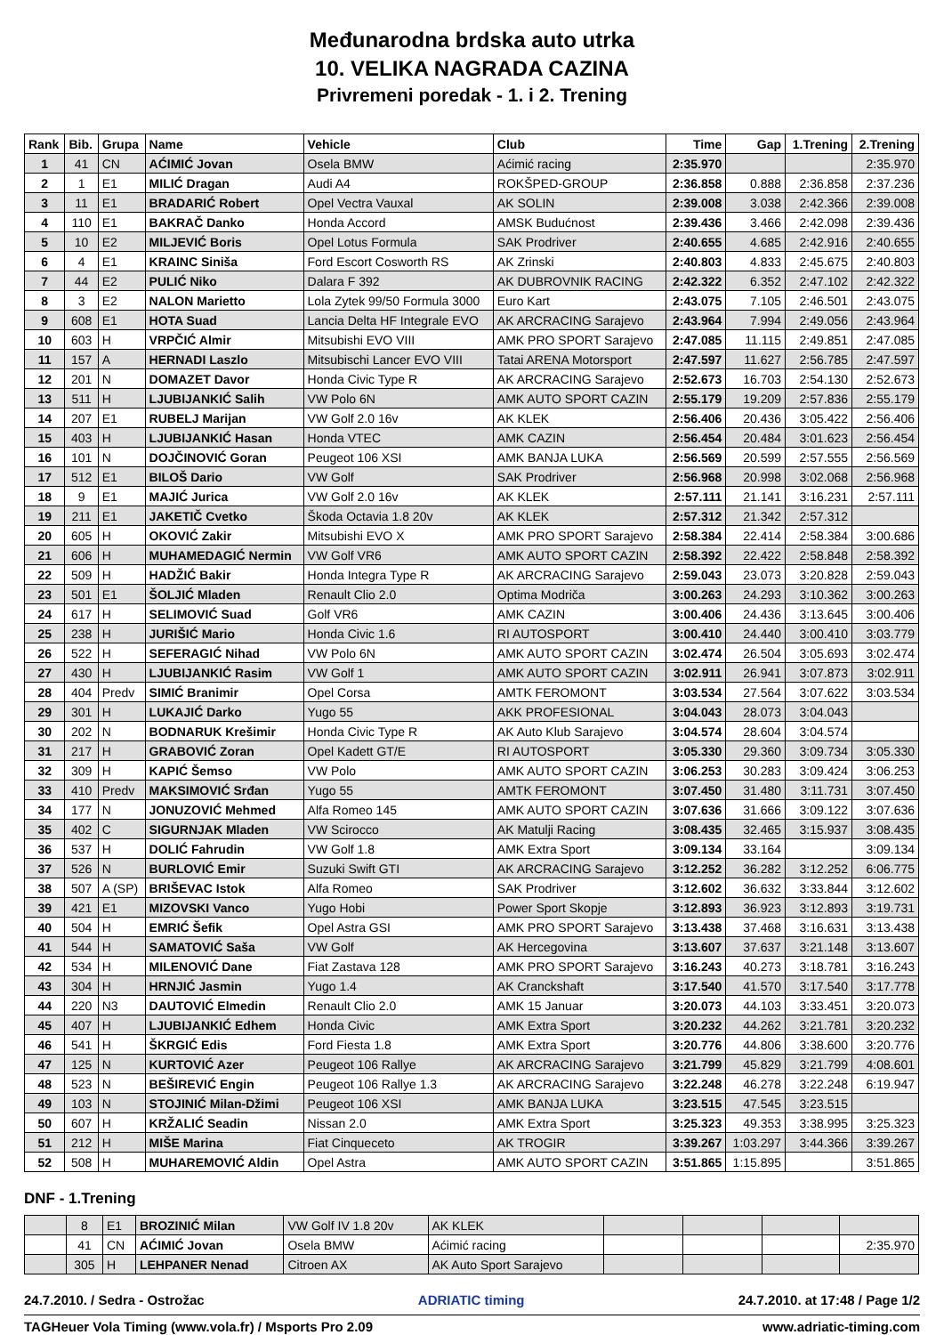Međunarodna brdska auto utrka
10. VELIKA NAGRADA CAZINA
Privremeni poredak - 1. i 2. Trening
| Rank | Bib. | Grupa | Name | Vehicle | Club | Time | Gap | 1.Trening | 2.Trening |
| --- | --- | --- | --- | --- | --- | --- | --- | --- | --- |
| 1 | 41 | CN | AĆIMIĆ Jovan | Osela BMW | Aćimić racing | 2:35.970 | | | 2:35.970 |
| 2 | 1 | E1 | MILIĆ Dragan | Audi A4 | ROKŠPED-GROUP | 2:36.858 | 0.888 | 2:36.858 | 2:37.236 |
| 3 | 11 | E1 | BRADARIĆ Robert | Opel Vectra Vauxal | AK SOLIN | 2:39.008 | 3.038 | 2:42.366 | 2:39.008 |
| 4 | 110 | E1 | BAKRAČ Danko | Honda Accord | AMSK Budućnost | 2:39.436 | 3.466 | 2:42.098 | 2:39.436 |
| 5 | 10 | E2 | MILJEVIĆ Boris | Opel Lotus Formula | SAK Prodriver | 2:40.655 | 4.685 | 2:42.916 | 2:40.655 |
| 6 | 4 | E1 | KRAINC Siniša | Ford Escort Cosworth RS | AK Zrinski | 2:40.803 | 4.833 | 2:45.675 | 2:40.803 |
| 7 | 44 | E2 | PULIĆ Niko | Dalara F 392 | AK DUBROVNIK RACING | 2:42.322 | 6.352 | 2:47.102 | 2:42.322 |
| 8 | 3 | E2 | NALON Marietto | Lola Zytek 99/50 Formula 3000 | Euro Kart | 2:43.075 | 7.105 | 2:46.501 | 2:43.075 |
| 9 | 608 | E1 | HOTA Suad | Lancia Delta HF Integrale EVO | AK ARCRACING Sarajevo | 2:43.964 | 7.994 | 2:49.056 | 2:43.964 |
| 10 | 603 | H | VRPČIĆ Almir | Mitsubishi EVO VIII | AMK PRO SPORT Sarajevo | 2:47.085 | 11.115 | 2:49.851 | 2:47.085 |
| 11 | 157 | A | HERNADI Laszlo | Mitsubischi Lancer EVO VIII | Tatai ARENA Motorsport | 2:47.597 | 11.627 | 2:56.785 | 2:47.597 |
| 12 | 201 | N | DOMAZET Davor | Honda Civic Type R | AK ARCRACING Sarajevo | 2:52.673 | 16.703 | 2:54.130 | 2:52.673 |
| 13 | 511 | H | LJUBIJANKIĆ Salih | VW Polo 6N | AMK AUTO SPORT CAZIN | 2:55.179 | 19.209 | 2:57.836 | 2:55.179 |
| 14 | 207 | E1 | RUBELJ Marijan | VW Golf 2.0 16v | AK KLEK | 2:56.406 | 20.436 | 3:05.422 | 2:56.406 |
| 15 | 403 | H | LJUBIJANKIĆ Hasan | Honda VTEC | AMK CAZIN | 2:56.454 | 20.484 | 3:01.623 | 2:56.454 |
| 16 | 101 | N | DOJČINOVIĆ Goran | Peugeot 106 XSI | AMK BANJA LUKA | 2:56.569 | 20.599 | 2:57.555 | 2:56.569 |
| 17 | 512 | E1 | BILOŠ Dario | VW Golf | SAK Prodriver | 2:56.968 | 20.998 | 3:02.068 | 2:56.968 |
| 18 | 9 | E1 | MAJIĆ Jurica | VW Golf 2.0 16v | AK KLEK | 2:57.111 | 21.141 | 3:16.231 | 2:57.111 |
| 19 | 211 | E1 | JAKETIČ Cvetko | Škoda Octavia 1.8 20v | AK KLEK | 2:57.312 | 21.342 | 2:57.312 | |
| 20 | 605 | H | OKOVIĆ Zakir | Mitsubishi EVO X | AMK PRO SPORT Sarajevo | 2:58.384 | 22.414 | 2:58.384 | 3:00.686 |
| 21 | 606 | H | MUHAMEDAGIĆ Nermin | VW Golf VR6 | AMK AUTO SPORT CAZIN | 2:58.392 | 22.422 | 2:58.848 | 2:58.392 |
| 22 | 509 | H | HADŽIĆ Bakir | Honda Integra Type R | AK ARCRACING Sarajevo | 2:59.043 | 23.073 | 3:20.828 | 2:59.043 |
| 23 | 501 | E1 | ŠOLJIĆ Mladen | Renault Clio 2.0 | Optima Modriča | 3:00.263 | 24.293 | 3:10.362 | 3:00.263 |
| 24 | 617 | H | SELIMOVIĆ Suad | Golf VR6 | AMK CAZIN | 3:00.406 | 24.436 | 3:13.645 | 3:00.406 |
| 25 | 238 | H | JURIŠIĆ Mario | Honda Civic 1.6 | RI AUTOSPORT | 3:00.410 | 24.440 | 3:00.410 | 3:03.779 |
| 26 | 522 | H | SEFERAGIĆ Nihad | VW Polo 6N | AMK AUTO SPORT CAZIN | 3:02.474 | 26.504 | 3:05.693 | 3:02.474 |
| 27 | 430 | H | LJUBIJANKIĆ Rasim | VW Golf 1 | AMK AUTO SPORT CAZIN | 3:02.911 | 26.941 | 3:07.873 | 3:02.911 |
| 28 | 404 | Predv | SIMIĆ Branimir | Opel Corsa | AMTK FEROMONT | 3:03.534 | 27.564 | 3:07.622 | 3:03.534 |
| 29 | 301 | H | LUKAJIĆ Darko | Yugo 55 | AKK PROFESIONAL | 3:04.043 | 28.073 | 3:04.043 | |
| 30 | 202 | N | BODNARUK Krešimir | Honda Civic Type R | AK Auto Klub Sarajevo | 3:04.574 | 28.604 | 3:04.574 | |
| 31 | 217 | H | GRABOVIĆ Zoran | Opel Kadett GT/E | RI AUTOSPORT | 3:05.330 | 29.360 | 3:09.734 | 3:05.330 |
| 32 | 309 | H | KAPIĆ Šemso | VW Polo | AMK AUTO SPORT CAZIN | 3:06.253 | 30.283 | 3:09.424 | 3:06.253 |
| 33 | 410 | Predv | MAKSIMOVIĆ Srđan | Yugo 55 | AMTK FEROMONT | 3:07.450 | 31.480 | 3:11.731 | 3:07.450 |
| 34 | 177 | N | JONUZOVIĆ Mehmed | Alfa Romeo 145 | AMK AUTO SPORT CAZIN | 3:07.636 | 31.666 | 3:09.122 | 3:07.636 |
| 35 | 402 | C | SIGURNJAK Mladen | VW Scirocco | AK Matulji Racing | 3:08.435 | 32.465 | 3:15.937 | 3:08.435 |
| 36 | 537 | H | DOLIĆ Fahrudin | VW Golf 1.8 | AMK Extra Sport | 3:09.134 | 33.164 | | 3:09.134 |
| 37 | 526 | N | BURLOVIĆ Emir | Suzuki Swift GTI | AK ARCRACING Sarajevo | 3:12.252 | 36.282 | 3:12.252 | 6:06.775 |
| 38 | 507 | A (SP) | BRIŠEVAC Istok | Alfa Romeo | SAK Prodriver | 3:12.602 | 36.632 | 3:33.844 | 3:12.602 |
| 39 | 421 | E1 | MIZOVSKI Vanco | Yugo Hobi | Power Sport Skopje | 3:12.893 | 36.923 | 3:12.893 | 3:19.731 |
| 40 | 504 | H | EMRIĆ Šefik | Opel Astra GSI | AMK PRO SPORT Sarajevo | 3:13.438 | 37.468 | 3:16.631 | 3:13.438 |
| 41 | 544 | H | SAMATOVIĆ Saša | VW Golf | AK Hercegovina | 3:13.607 | 37.637 | 3:21.148 | 3:13.607 |
| 42 | 534 | H | MILENOVIĆ Dane | Fiat Zastava 128 | AMK PRO SPORT Sarajevo | 3:16.243 | 40.273 | 3:18.781 | 3:16.243 |
| 43 | 304 | H | HRNJIĆ Jasmin | Yugo 1.4 | AK Cranckshaft | 3:17.540 | 41.570 | 3:17.540 | 3:17.778 |
| 44 | 220 | N3 | DAUTOVIĆ Elmedin | Renault Clio 2.0 | AMK 15 Januar | 3:20.073 | 44.103 | 3:33.451 | 3:20.073 |
| 45 | 407 | H | LJUBIJANKIĆ Edhem | Honda Civic | AMK Extra Sport | 3:20.232 | 44.262 | 3:21.781 | 3:20.232 |
| 46 | 541 | H | ŠKRGIĆ Edis | Ford Fiesta 1.8 | AMK Extra Sport | 3:20.776 | 44.806 | 3:38.600 | 3:20.776 |
| 47 | 125 | N | KURTOVIĆ Azer | Peugeot 106 Rallye | AK ARCRACING Sarajevo | 3:21.799 | 45.829 | 3:21.799 | 4:08.601 |
| 48 | 523 | N | BEŠIREVIĆ Engin | Peugeot 106 Rallye 1.3 | AK ARCRACING Sarajevo | 3:22.248 | 46.278 | 3:22.248 | 6:19.947 |
| 49 | 103 | N | STOJINIĆ Milan-Džimi | Peugeot 106 XSI | AMK BANJA LUKA | 3:23.515 | 47.545 | 3:23.515 | |
| 50 | 607 | H | KRŽALIĆ Seadin | Nissan 2.0 | AMK Extra Sport | 3:25.323 | 49.353 | 3:38.995 | 3:25.323 |
| 51 | 212 | H | MIŠE Marina | Fiat Cinqueceto | AK TROGIR | 3:39.267 | 1:03.297 | 3:44.366 | 3:39.267 |
| 52 | 508 | H | MUHAREMOVIĆ Aldin | Opel Astra | AMK AUTO SPORT CAZIN | 3:51.865 | 1:15.895 | | 3:51.865 |
DNF - 1.Trening
| | 8 | E1 | BROZINIĆ Milan | VW Golf IV 1.8 20v | AK KLEK | | | | |
| | 41 | CN | AĆIMIĆ Jovan | Osela BMW | Aćimić racing | | | | 2:35.970 |
| | 305 | H | LEHPANER Nenad | Citroen AX | AK Auto Sport Sarajevo | | | | |
24.7.2010. / Sedra - Ostrožac ADRIATIC timing 24.7.2010. at 17:48 / Page 1/2
TAGHeuer Vola Timing (www.vola.fr) / Msports Pro 2.09 www.adriatic-timing.com